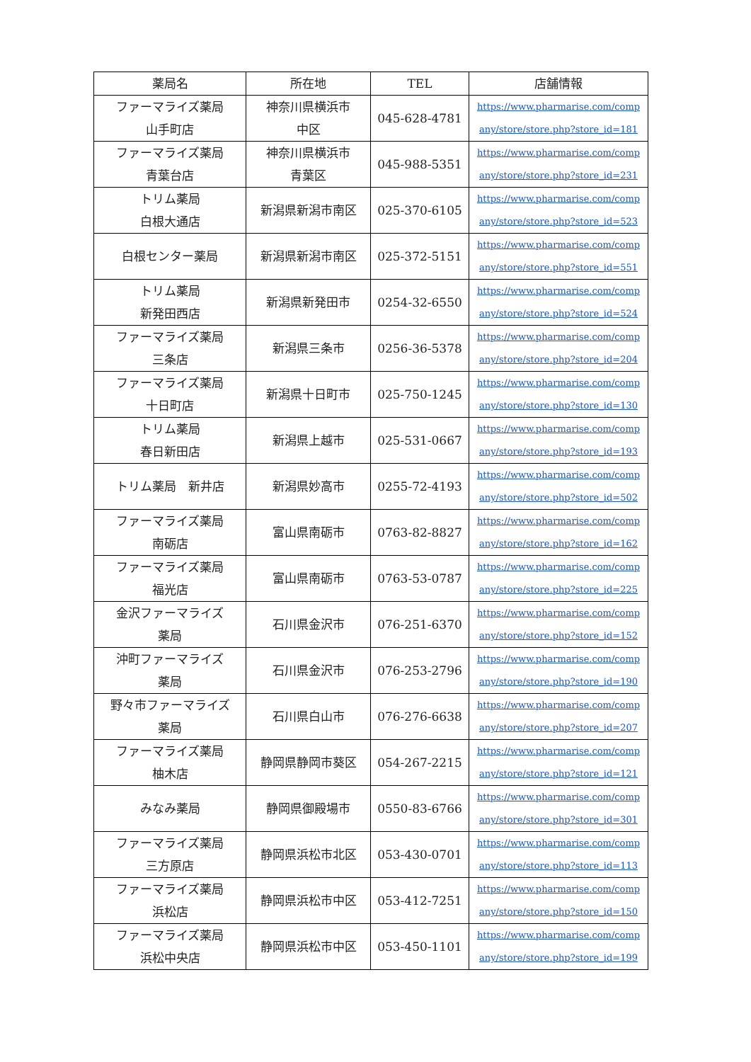| 薬局名 | 所在地 | TEL | 店舗情報 |
| --- | --- | --- | --- |
| ファーマライズ薬局 山手町店 | 神奈川県横浜市 中区 | 045-628-4781 | https://www.pharmarise.com/comp any/store/store.php?store_id=181 |
| ファーマライズ薬局 青葉台店 | 神奈川県横浜市 青葉区 | 045-988-5351 | https://www.pharmarise.com/comp any/store/store.php?store_id=231 |
| トリム薬局 白根大通店 | 新潟県新潟市南区 | 025-370-6105 | https://www.pharmarise.com/comp any/store/store.php?store_id=523 |
| 白根センター薬局 | 新潟県新潟市南区 | 025-372-5151 | https://www.pharmarise.com/comp any/store/store.php?store_id=551 |
| トリム薬局 新発田西店 | 新潟県新発田市 | 0254-32-6550 | https://www.pharmarise.com/comp any/store/store.php?store_id=524 |
| ファーマライズ薬局 三条店 | 新潟県三条市 | 0256-36-5378 | https://www.pharmarise.com/comp any/store/store.php?store_id=204 |
| ファーマライズ薬局 十日町店 | 新潟県十日町市 | 025-750-1245 | https://www.pharmarise.com/comp any/store/store.php?store_id=130 |
| トリム薬局 春日新田店 | 新潟県上越市 | 025-531-0667 | https://www.pharmarise.com/comp any/store/store.php?store_id=193 |
| トリム薬局 新井店 | 新潟県妙高市 | 0255-72-4193 | https://www.pharmarise.com/comp any/store/store.php?store_id=502 |
| ファーマライズ薬局 南砺店 | 富山県南砺市 | 0763-82-8827 | https://www.pharmarise.com/comp any/store/store.php?store_id=162 |
| ファーマライズ薬局 福光店 | 富山県南砺市 | 0763-53-0787 | https://www.pharmarise.com/comp any/store/store.php?store_id=225 |
| 金沢ファーマライズ 薬局 | 石川県金沢市 | 076-251-6370 | https://www.pharmarise.com/comp any/store/store.php?store_id=152 |
| 沖町ファーマライズ 薬局 | 石川県金沢市 | 076-253-2796 | https://www.pharmarise.com/comp any/store/store.php?store_id=190 |
| 野々市ファーマライズ 薬局 | 石川県白山市 | 076-276-6638 | https://www.pharmarise.com/comp any/store/store.php?store_id=207 |
| ファーマライズ薬局 柚木店 | 静岡県静岡市葵区 | 054-267-2215 | https://www.pharmarise.com/comp any/store/store.php?store_id=121 |
| みなみ薬局 | 静岡県御殿場市 | 0550-83-6766 | https://www.pharmarise.com/comp any/store/store.php?store_id=301 |
| ファーマライズ薬局 三方原店 | 静岡県浜松市北区 | 053-430-0701 | https://www.pharmarise.com/comp any/store/store.php?store_id=113 |
| ファーマライズ薬局 浜松店 | 静岡県浜松市中区 | 053-412-7251 | https://www.pharmarise.com/comp any/store/store.php?store_id=150 |
| ファーマライズ薬局 浜松中央店 | 静岡県浜松市中区 | 053-450-1101 | https://www.pharmarise.com/comp any/store/store.php?store_id=199 |